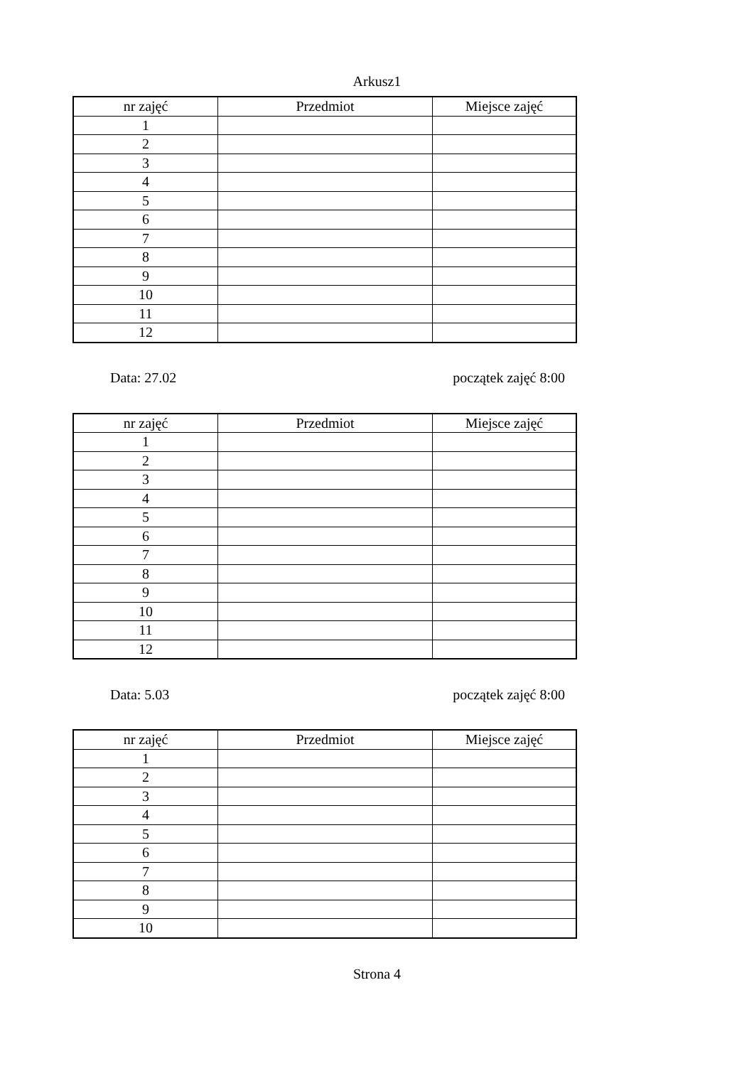Arkusz1
| nr zajęć | Przedmiot | Miejsce zajęć |
| --- | --- | --- |
| 1 | | |
| 2 | | |
| 3 | | |
| 4 | | |
| 5 | | |
| 6 | | |
| 7 | | |
| 8 | | |
| 9 | | |
| 10 | | |
| 11 | | |
| 12 | | |
Data: 27.02 początek zajęć 8:00
| nr zajęć | Przedmiot | Miejsce zajęć |
| --- | --- | --- |
| 1 | | |
| 2 | | |
| 3 | | |
| 4 | | |
| 5 | | |
| 6 | | |
| 7 | | |
| 8 | | |
| 9 | | |
| 10 | | |
| 11 | | |
| 12 | | |
Data: 5.03 początek zajęć 8:00
| nr zajęć | Przedmiot | Miejsce zajęć |
| --- | --- | --- |
| 1 | | |
| 2 | | |
| 3 | | |
| 4 | | |
| 5 | | |
| 6 | | |
| 7 | | |
| 8 | | |
| 9 | | |
| 10 | | |
Strona 4